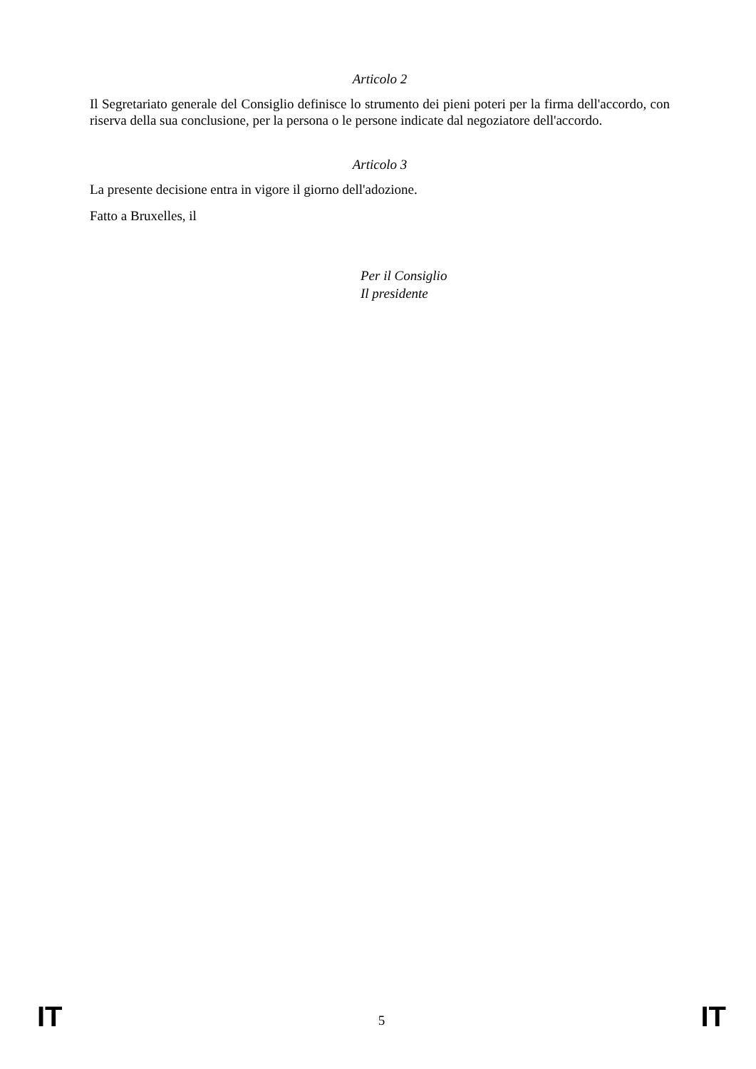Articolo 2
Il Segretariato generale del Consiglio definisce lo strumento dei pieni poteri per la firma dell'accordo, con riserva della sua conclusione, per la persona o le persone indicate dal negoziatore dell'accordo.
Articolo 3
La presente decisione entra in vigore il giorno dell'adozione.
Fatto a Bruxelles, il
Per il Consiglio
Il presidente
IT 5 IT